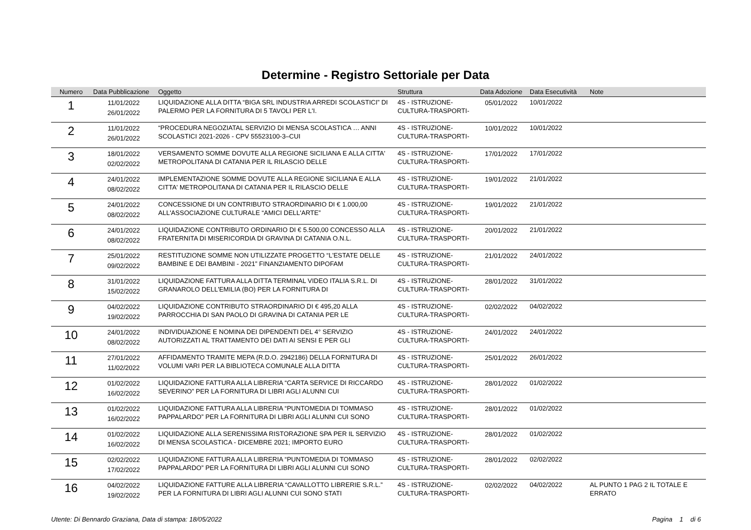Determine - Registro Settoriale per Data
| Numero | Data Pubblicazione | Oggetto | Struttura | Data Adozione | Data Esecutività | Note |
| --- | --- | --- | --- | --- | --- | --- |
| 1 | 11/01/2022 26/01/2022 | LIQUIDAZIONE ALLA DITTA “BIGA SRL INDUSTRIA ARREDI SCOLASTICI” DI PALERMO PER LA FORNITURA DI 5 TAVOLI PER L'I. | 4S - ISTRUZIONE- CULTURA-TRASPORTI- | 05/01/2022 | 10/01/2022 | |
| 2 | 11/01/2022 26/01/2022 | “PROCEDURA NEGOZIATAL SERVIZIO DI MENSA SCOLASTICA … ANNI SCOLASTICI 2021-2026 - CPV 55523100-3–CUI | 4S - ISTRUZIONE- CULTURA-TRASPORTI- | 10/01/2022 | 10/01/2022 | |
| 3 | 18/01/2022 02/02/2022 | VERSAMENTO SOMME DOVUTE ALLA REGIONE SICILIANA E ALLA CITTA' METROPOLITANA DI CATANIA PER IL RILASCIO DELLE | 4S - ISTRUZIONE- CULTURA-TRASPORTI- | 17/01/2022 | 17/01/2022 | |
| 4 | 24/01/2022 08/02/2022 | IMPLEMENTAZIONE SOMME DOVUTE ALLA REGIONE SICILIANA E ALLA CITTA' METROPOLITANA DI CATANIA PER IL RILASCIO DELLE | 4S - ISTRUZIONE- CULTURA-TRASPORTI- | 19/01/2022 | 21/01/2022 | |
| 5 | 24/01/2022 08/02/2022 | CONCESSIONE DI UN CONTRIBUTO STRAORDINARIO DI € 1.000,00 ALL'ASSOCIAZIONE CULTURALE “AMICI DELL'ARTE” | 4S - ISTRUZIONE- CULTURA-TRASPORTI- | 19/01/2022 | 21/01/2022 | |
| 6 | 24/01/2022 08/02/2022 | LIQUIDAZIONE CONTRIBUTO ORDINARIO DI € 5.500,00 CONCESSO ALLA FRATERNITA DI MISERICORDIA DI GRAVINA DI CATANIA O.N.L. | 4S - ISTRUZIONE- CULTURA-TRASPORTI- | 20/01/2022 | 21/01/2022 | |
| 7 | 25/01/2022 09/02/2022 | RESTITUZIONE SOMME NON UTILIZZATE PROGETTO “L'ESTATE DELLE BAMBINE E DEI BAMBINI - 2021” FINANZIAMENTO DIPOFAM | 4S - ISTRUZIONE- CULTURA-TRASPORTI- | 21/01/2022 | 24/01/2022 | |
| 8 | 31/01/2022 15/02/2022 | LIQUIDAZIONE FATTURA ALLA DITTA TERMINAL VIDEO ITALIA S.R.L. DI GRANAROLO DELL'EMILIA (BO) PER LA FORNITURA DI | 4S - ISTRUZIONE- CULTURA-TRASPORTI- | 28/01/2022 | 31/01/2022 | |
| 9 | 04/02/2022 19/02/2022 | LIQUIDAZIONE CONTRIBUTO STRAORDINARIO DI € 495,20 ALLA PARROCCHIA DI SAN PAOLO DI GRAVINA DI CATANIA PER LE | 4S - ISTRUZIONE- CULTURA-TRASPORTI- | 02/02/2022 | 04/02/2022 | |
| 10 | 24/01/2022 08/02/2022 | INDIVIDUAZIONE E NOMINA DEI DIPENDENTI DEL 4° SERVIZIO AUTORIZZATI AL TRATTAMENTO DEI DATI AI SENSI E PER GLI | 4S - ISTRUZIONE- CULTURA-TRASPORTI- | 24/01/2022 | 24/01/2022 | |
| 11 | 27/01/2022 11/02/2022 | AFFIDAMENTO TRAMITE MEPA (R.D.O. 2942186) DELLA FORNITURA DI VOLUMI VARI PER LA BIBLIOTECA COMUNALE ALLA DITTA | 4S - ISTRUZIONE- CULTURA-TRASPORTI- | 25/01/2022 | 26/01/2022 | |
| 12 | 01/02/2022 16/02/2022 | LIQUIDAZIONE FATTURA ALLA LIBRERIA “CARTA SERVICE DI RICCARDO SEVERINO” PER LA FORNITURA DI LIBRI AGLI ALUNNI CUI | 4S - ISTRUZIONE- CULTURA-TRASPORTI- | 28/01/2022 | 01/02/2022 | |
| 13 | 01/02/2022 16/02/2022 | LIQUIDAZIONE FATTURA ALLA LIBRERIA “PUNTOMEDIA DI TOMMASO PAPPALARDO” PER LA FORNITURA DI LIBRI AGLI ALUNNI CUI SONO | 4S - ISTRUZIONE- CULTURA-TRASPORTI- | 28/01/2022 | 01/02/2022 | |
| 14 | 01/02/2022 16/02/2022 | LIQUIDAZIONE ALLA SERENISSIMA RISTORAZIONE SPA PER IL SERVIZIO DI MENSA SCOLASTICA - DICEMBRE 2021; IMPORTO EURO | 4S - ISTRUZIONE- CULTURA-TRASPORTI- | 28/01/2022 | 01/02/2022 | |
| 15 | 02/02/2022 17/02/2022 | LIQUIDAZIONE FATTURA ALLA LIBRERIA “PUNTOMEDIA DI TOMMASO PAPPALARDO” PER LA FORNITURA DI LIBRI AGLI ALUNNI CUI SONO | 4S - ISTRUZIONE- CULTURA-TRASPORTI- | 28/01/2022 | 02/02/2022 | |
| 16 | 04/02/2022 19/02/2022 | LIQUIDAZIONE FATTURE ALLA LIBRERIA “CAVALLOTTO LIBRERIE S.R.L.” PER LA FORNITURA DI LIBRI AGLI ALUNNI CUI SONO STATI | 4S - ISTRUZIONE- CULTURA-TRASPORTI- | 02/02/2022 | 04/02/2022 | AL PUNTO 1 PAG 2 IL TOTALE E ERRATO |
Utente: Di Bennardo Graziana, Data di stampa: 18/05/2022 Pagina 1 di 6